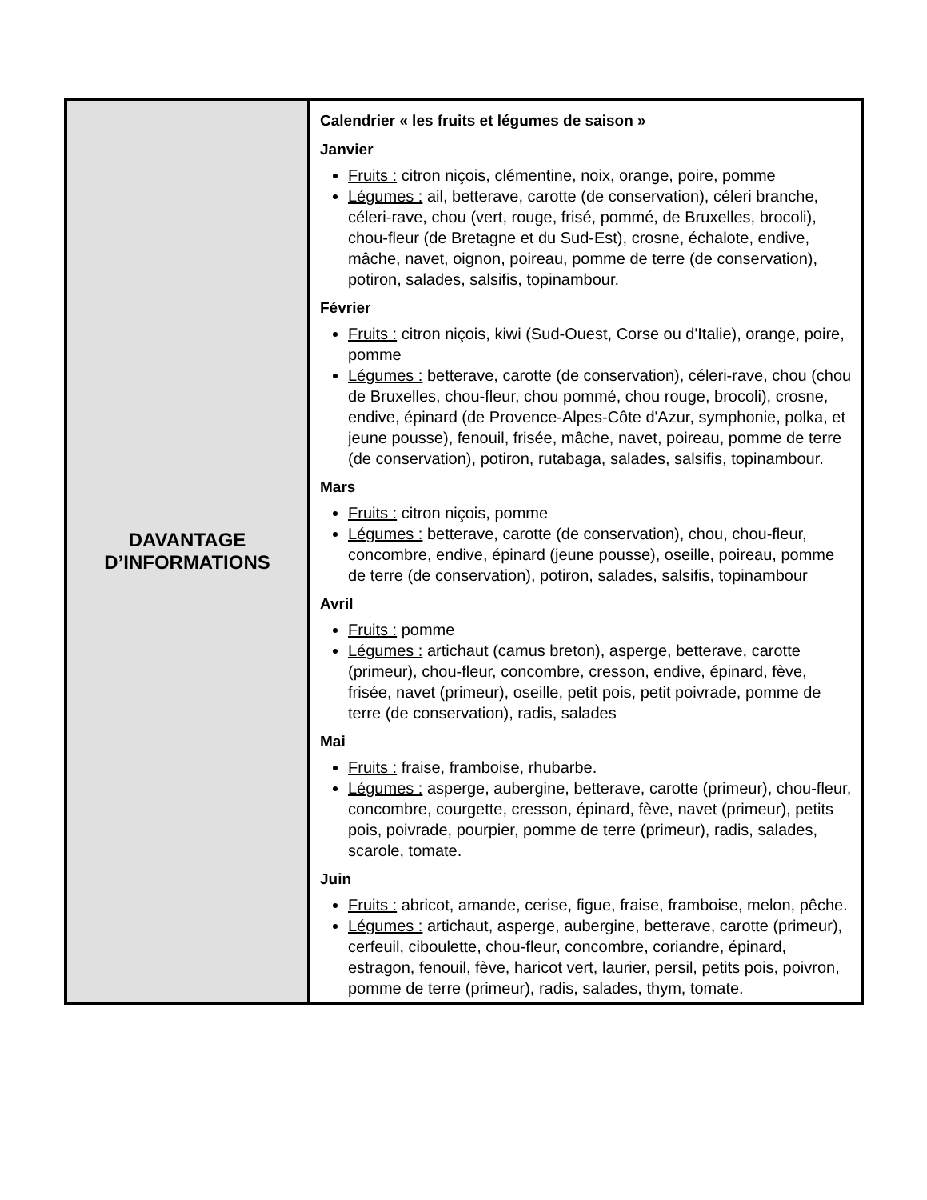| DAVANTAGE D’INFORMATIONS | Calendrier « les fruits et légumes de saison » Janvier Fruits : citron niçois, clémentine, noix, orange, poire, pomme Légumes : ail, betterave, carotte (de conservation), céleri branche, céleri-rave, chou (vert, rouge, frisé, pommé, de Bruxelles, brocoli), chou-fleur (de Bretagne et du Sud-Est), crosne, échalote, endive, mâche, navet, oignon, poireau, pomme de terre (de conservation), potiron, salades, salsifis, topinambour. Février Fruits : citron niçois, kiwi (Sud-Ouest, Corse ou d'Italie), orange, poire, pomme Légumes : betterave, carotte (de conservation), céleri-rave, chou (chou de Bruxelles, chou-fleur, chou pommé, chou rouge, brocoli), crosne, endive, épinard (de Provence-Alpes-Côte d'Azur, symphonie, polka, et jeune pousse), fenouil, frisée, mâche, navet, poireau, pomme de terre (de conservation), potiron, rutabaga, salades, salsifis, topinambour. Mars Fruits : citron niçois, pomme Légumes : betterave, carotte (de conservation), chou, chou-fleur, concombre, endive, épinard (jeune pousse), oseille, poireau, pomme de terre (de conservation), potiron, salades, salsifis, topinambour Avril Fruits : pomme Légumes : artichaut (camus breton), asperge, betterave, carotte (primeur), chou-fleur, concombre, cresson, endive, épinard, fève, frisée, navet (primeur), oseille, petit pois, petit poivrade, pomme de terre (de conservation), radis, salades Mai Fruits : fraise, framboise, rhubarbe. Légumes : asperge, aubergine, betterave, carotte (primeur), chou-fleur, concombre, courgette, cresson, épinard, fève, navet (primeur), petits pois, poivrade, pourpier, pomme de terre (primeur), radis, salades, scarole, tomate. Juin Fruits : abricot, amande, cerise, figue, fraise, framboise, melon, pêche. Légumes : artichaut, asperge, aubergine, betterave, carotte (primeur), cerfeuil, ciboulette, chou-fleur, concombre, coriandre, épinard, estragon, fenouil, fève, haricot vert, laurier, persil, petits pois, poivron, pomme de terre (primeur), radis, salades, thym, tomate. |